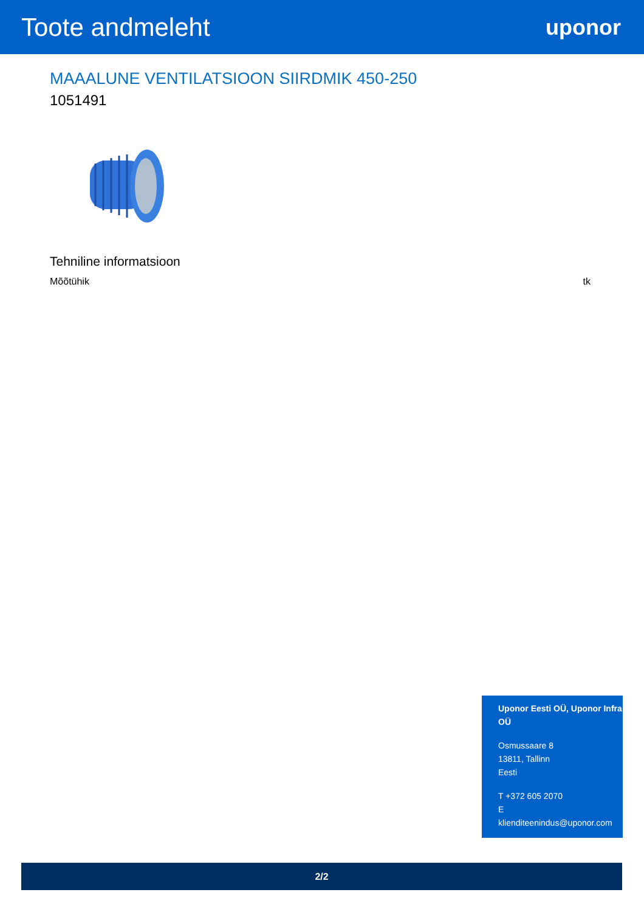Toote andmeleht
uponor
MAAALUNE VENTILATSIOON SIIRDMIK 450-250
1051491
Tehniline informatsioon
| Mõõtühik | tk |
Uponor Eesti OÜ, Uponor Infra OÜ
Osmussaare 8
13811, Tallinn
Eesti
T +372 605 2070
E
klienditeenindus@uponor.com
2/2